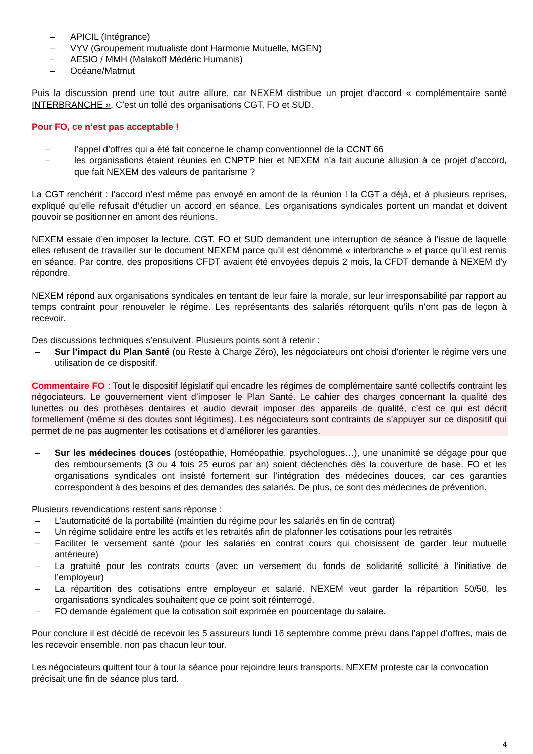– APICIL (Intégrance)
– VYV (Groupement mutualiste dont Harmonie Mutuelle, MGEN)
– AESIO / MMH (Malakoff Médéric Humanis)
– Océane/Matmut
Puis la discussion prend une tout autre allure, car NEXEM distribue un projet d’accord « complémentaire santé INTERBRANCHE ». C’est un tollé des organisations CGT, FO et SUD.
Pour FO, ce n’est pas acceptable !
– l’appel d’offres qui a été fait concerne le champ conventionnel de la CCNT 66
– les organisations étaient réunies en CNPTP hier et NEXEM n’a fait aucune allusion à ce projet d’accord, que fait NEXEM des valeurs de paritarisme ?
La CGT renchérit : l’accord n’est même pas envoyé en amont de la réunion ! la CGT a déjà, et à plusieurs reprises, expliqué qu’elle refusait d’étudier un accord en séance. Les organisations syndicales portent un mandat et doivent pouvoir se positionner en amont des réunions.
NEXEM essaie d’en imposer la lecture. CGT, FO et SUD demandent une interruption de séance à l’issue de laquelle elles refusent de travailler sur le document NEXEM parce qu’il est dénommé « interbranche » et parce qu’il est remis en séance. Par contre, des propositions CFDT avaient été envoyées depuis 2 mois, la CFDT demande à NEXEM d’y répondre.
NEXEM répond aux organisations syndicales en tentant de leur faire la morale, sur leur irresponsabilité par rapport au temps contraint pour renouveler le régime. Les représentants des salariés rétorquent qu’ils n’ont pas de leçon à recevoir.
Des discussions techniques s’ensuivent. Plusieurs points sont à retenir :
– Sur l’impact du Plan Santé (ou Reste à Charge Zéro), les négociateurs ont choisi d’orienter le régime vers une utilisation de ce dispositif.
Commentaire FO : Tout le dispositif législatif qui encadre les régimes de complémentaire santé collectifs contraint les négociateurs. Le gouvernement vient d’imposer le Plan Santé. Le cahier des charges concernant la qualité des lunettes ou des prothèses dentaires et audio devrait imposer des appareils de qualité, c’est ce qui est décrit formellement (même si des doutes sont légitimes). Les négociateurs sont contraints de s’appuyer sur ce dispositif qui permet de ne pas augmenter les cotisations et d’améliorer les garanties.
– Sur les médecines douces (ostéopathie, Homéopathie, psychologues…), une unanimité se dégage pour que des remboursements (3 ou 4 fois 25 euros par an) soient déclenchés dès la couverture de base. FO et les organisations syndicales ont insisté fortement sur l’intégration des médecines douces, car ces garanties correspondent à des besoins et des demandes des salariés. De plus, ce sont des médecines de prévention.
Plusieurs revendications restent sans réponse :
– L’automaticité de la portabilité (maintien du régime pour les salariés en fin de contrat)
– Un régime solidaire entre les actifs et les retraités afin de plafonner les cotisations pour les retraités
– Faciliter le versement santé (pour les salariés en contrat cours qui choisissent de garder leur mutuelle antérieure)
– La gratuité pour les contrats courts (avec un versement du fonds de solidarité sollicité à l’initiative de l’employeur)
– La répartition des cotisations entre employeur et salarié. NEXEM veut garder la répartition 50/50, les organisations syndicales souhaitent que ce point soit réinterrogé.
– FO demande également que la cotisation soit exprimée en pourcentage du salaire.
Pour conclure il est décidé de recevoir les 5 assureurs lundi 16 septembre comme prévu dans l’appel d’offres, mais de les recevoir ensemble, non pas chacun leur tour.
Les négociateurs quittent tour à tour la séance pour rejoindre leurs transports. NEXEM proteste car la convocation précisait une fin de séance plus tard.
4